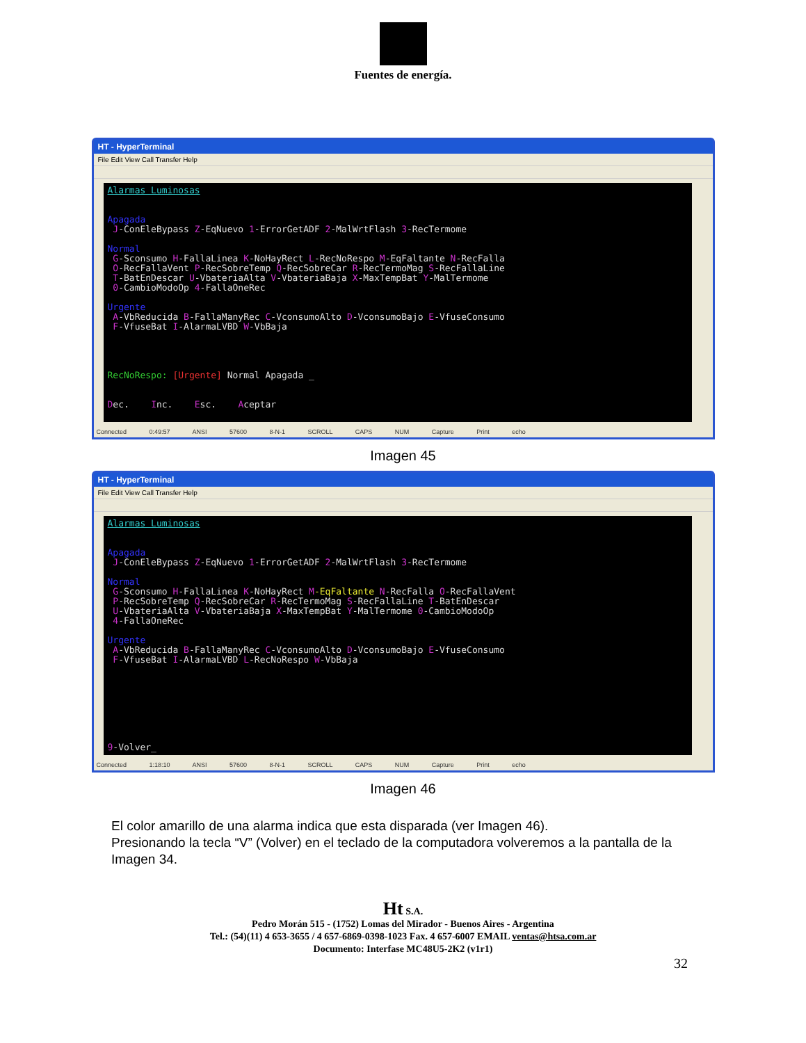Fuentes de energía.
HT - HyperTerminal
File Edit View Call Transfer Help
Alarmas Luminosas Apagada J-ConEleBypass Z-EqNuevo 1-ErrorGetADF 2-MalWrtFlash 3-RecTermome Normal G-Sconsumo H-FallaLinea K-NoHayRect L-RecNoRespo M-EqFaltante N-RecFalla O-RecFallaVent P-RecSobreTemp Q-RecSobreCar R-RecTermoMag S-RecFallaLine T-BatEnDescar U-VbateriaAlta V-VbateriaBaja X-MaxTempBat Y-MalTermome 0-CambioModoOp 4-FallaOneRec Urgente A-VbReducida B-FallaManyRec C-VconsumoAlto D-VconsumoBajo E-VfuseConsumo F-VfuseBat I-AlarmaLVBD W-VbBaja RecNoRespo: [Urgente] Normal Apagada _ Dec. Inc. Esc. Aceptar
Connected 0:49:57 ANSI 57600 8-N-1 SCROLL CAPS NUM Capture Print echo
Imagen 45
HT - HyperTerminal
File Edit View Call Transfer Help
Alarmas Luminosas Apagada J-ConEleBypass Z-EqNuevo 1-ErrorGetADF 2-MalWrtFlash 3-RecTermome Normal G-Sconsumo H-FallaLinea K-NoHayRect M-EqFaltante N-RecFalla O-RecFallaVent P-RecSobreTemp Q-RecSobreCar R-RecTermoMag S-RecFallaLine T-BatEnDescar U-VbateriaAlta V-VbateriaBaja X-MaxTempBat Y-MalTermome 0-CambioModoOp 4-FallaOneRec Urgente A-VbReducida B-FallaManyRec C-VconsumoAlto D-VconsumoBajo E-VfuseConsumo F-VfuseBat I-AlarmaLVBD L-RecNoRespo W-VbBaja 9-Volver_
Connected 1:18:10 ANSI 57600 8-N-1 SCROLL CAPS NUM Capture Print echo
Imagen 46
El color amarillo de una alarma indica que esta disparada (ver Imagen 46).
Presionando la tecla “V” (Volver) en el teclado de la computadora volveremos a la pantalla de la Imagen 34.
Ht S.A.
Pedro Morán 515 - (1752) Lomas del Mirador - Buenos Aires - Argentina
Tel.: (54)(11) 4 653-3655 / 4 657-6869-0398-1023 Fax. 4 657-6007 EMAIL ventas@htsa.com.ar
Documento: Interfase MC48U5-2K2 (v1r1)
32